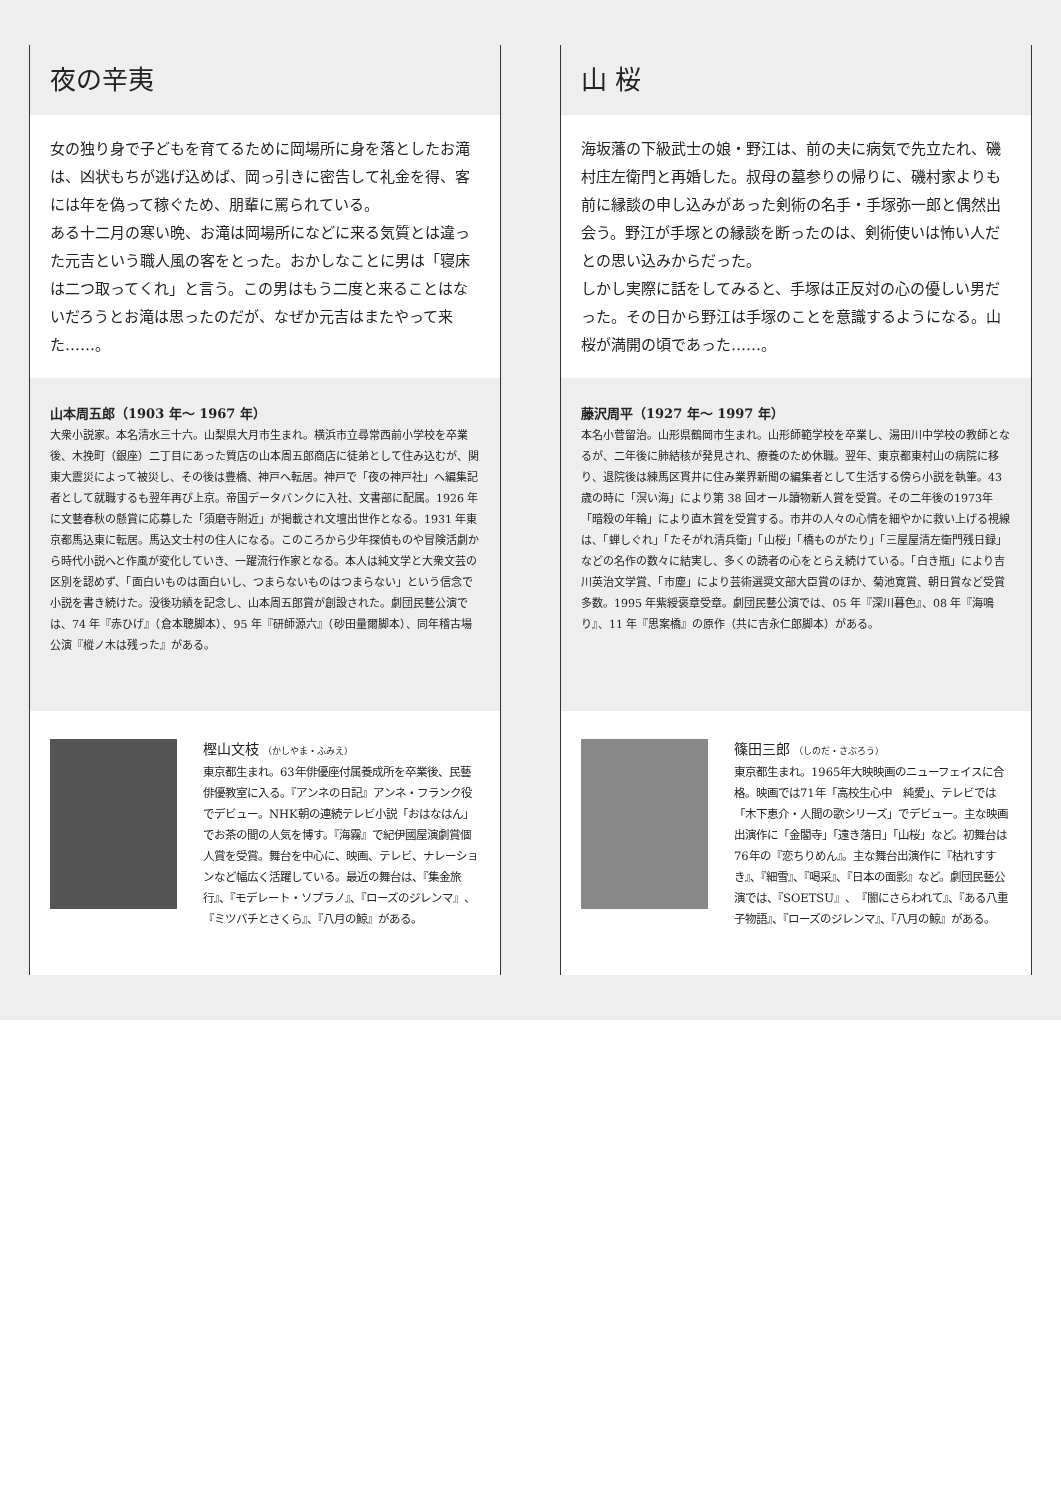夜の辛夷
女の独り身で子どもを育てるために岡場所に身を落としたお滝は、凶状もちが逃げ込めば、岡っ引きに密告して礼金を得、客には年を偽って稼ぐため、朋輩に罵られている。
ある十二月の寒い晩、お滝は岡場所になどに来る気質とは違った元吉という職人風の客をとった。おかしなことに男は「寝床は二つ取ってくれ」と言う。この男はもう二度と来ることはないだろうとお滝は思ったのだが、なぜか元吉はまたやって来た……。
山本周五郎（1903 年〜 1967 年）
大衆小説家。本名清水三十六。山梨県大月市生まれ。横浜市立尋常西前小学校を卒業後、木挽町（銀座）二丁目にあった質店の山本周五郎商店に徒弟として住み込むが、関東大震災によって被災し、その後は豊橋、神戸へ転居。神戸で「夜の神戸社」へ編集記者として就職するも翌年再び上京。帝国データバンクに入社、文書部に配属。1926 年に文藝春秋の懸賞に応募した「須磨寺附近」が掲載され文壇出世作となる。1931 年東京都馬込東に転居。馬込文士村の住人になる。このころから少年探偵ものや冒険活劇から時代小説へと作風が変化していき、一躍流行作家となる。本人は純文学と大衆文芸の区別を認めず、「面白いものは面白いし、つまらないものはつまらない」という信念で小説を書き続けた。没後功績を記念し、山本周五郎賞が創設された。劇団民藝公演では、74 年『赤ひげ』（倉本聰脚本）、95 年『研師源六』（砂田量爾脚本）、同年稽古場公演『樅ノ木は残った』がある。
樫山文枝 （かしやま・ふみえ）
東京都生まれ。63年俳優座付属養成所を卒業後、民藝俳優教室に入る。『アンネの日記』アンネ・フランク役でデビュー。NHK朝の連続テレビ小説「おはなはん」でお茶の間の人気を博す。『海霧』で紀伊國屋演劇賞個人賞を受賞。舞台を中心に、映画、テレビ、ナレーションなど幅広く活躍している。最近の舞台は、『集金旅行』、『モデレート・ソプラノ』、『ローズのジレンマ』、『ミツバチとさくら』、『八月の鯨』がある。
山 桜
海坂藩の下級武士の娘・野江は、前の夫に病気で先立たれ、磯村庄左衛門と再婚した。叔母の墓参りの帰りに、磯村家よりも前に縁談の申し込みがあった剣術の名手・手塚弥一郎と偶然出会う。野江が手塚との縁談を断ったのは、剣術使いは怖い人だとの思い込みからだった。
しかし実際に話をしてみると、手塚は正反対の心の優しい男だった。その日から野江は手塚のことを意識するようになる。山桜が満開の頃であった……。
藤沢周平（1927 年〜 1997 年）
本名小菅留治。山形県鶴岡市生まれ。山形師範学校を卒業し、湯田川中学校の教師となるが、二年後に肺結核が発見され、療養のため休職。翌年、東京都東村山の病院に移り、退院後は練馬区貫井に住み業界新聞の編集者として生活する傍ら小説を執筆。43 歳の時に「溟い海」により第 38 回オール讀物新人賞を受賞。その二年後の1973年「暗殺の年輪」により直木賞を受賞する。市井の人々の心情を細やかに救い上げる視線は、「蝉しぐれ」「たそがれ清兵衛」「山桜」「橋ものがたり」「三屋屋清左衛門残日録」などの名作の数々に結実し、多くの読者の心をとらえ続けている。「白き瓶」により吉川英治文学賞、「市塵」により芸術選奨文部大臣賞のほか、菊池寛賞、朝日賞など受賞多数。1995 年紫綬褒章受章。劇団民藝公演では、05 年『深川暮色』、08 年『海鳴り』、11 年『思案橋』の原作（共に吉永仁郎脚本）がある。
篠田三郎 （しのだ・さぶろう）
東京都生まれ。1965年大映映画のニューフェイスに合格。映画では71年「高校生心中　純愛」、テレビでは「木下恵介・人間の歌シリーズ」でデビュー。主な映画出演作に「金閣寺」「遠き落日」「山桜」など。初舞台は76年の『恋ちりめん』。主な舞台出演作に『枯れすすき』、『細雪』、『喝采』、『日本の面影』など。劇団民藝公演では、『SOETSU』、『闇にさらわれて』、『ある八重子物語』、『ローズのジレンマ』、『八月の鯨』がある。